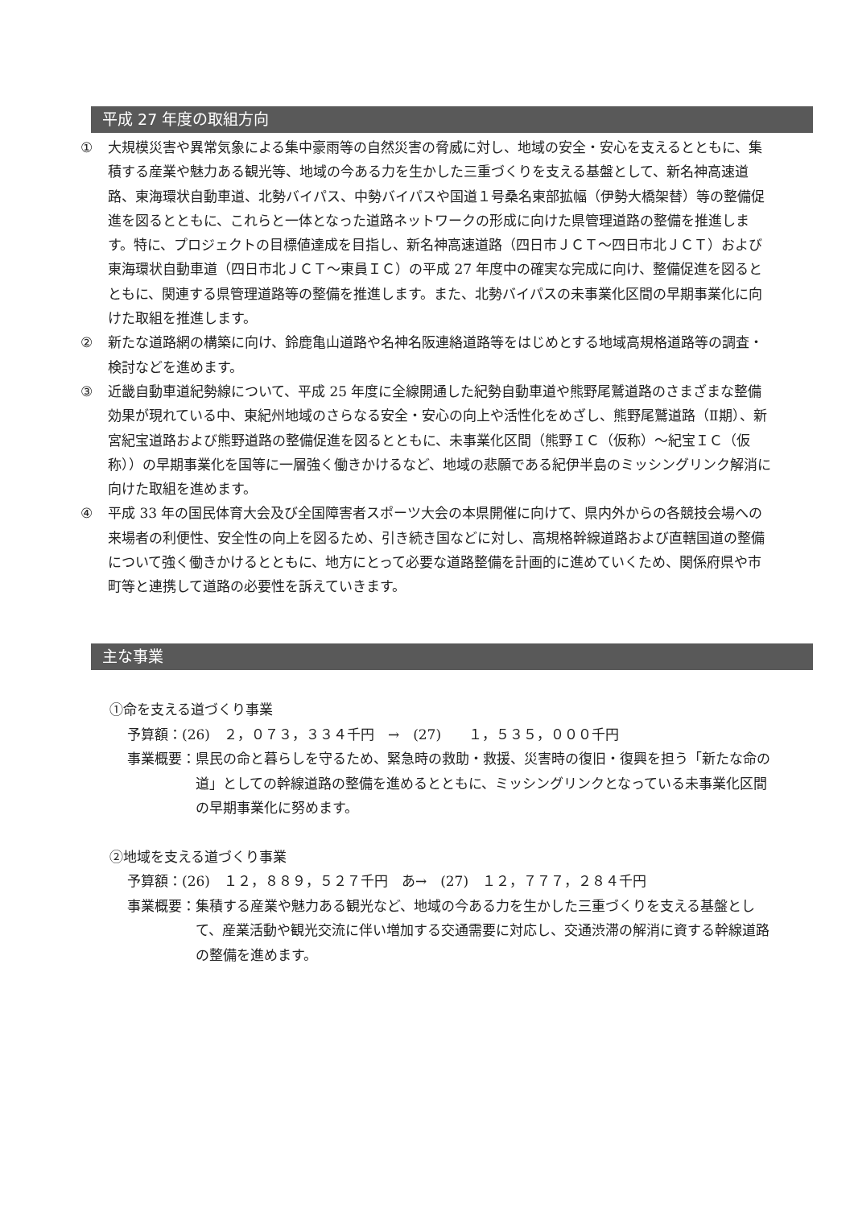平成 27 年度の取組方向
① 大規模災害や異常気象による集中豪雨等の自然災害の脅威に対し、地域の安全・安心を支えるとともに、集積する産業や魅力ある観光等、地域の今ある力を生かした三重づくりを支える基盤として、新名神高速道路、東海環状自動車道、北勢バイパス、中勢バイパスや国道１号桑名東部拡幅（伊勢大橋架替）等の整備促進を図るとともに、これらと一体となった道路ネットワークの形成に向けた県管理道路の整備を推進します。特に、プロジェクトの目標値達成を目指し、新名神高速道路（四日市ＪＣＴ～四日市北ＪＣＴ）および東海環状自動車道（四日市北ＪＣＴ～東員ＩＣ）の平成 27 年度中の確実な完成に向け、整備促進を図るとともに、関連する県管理道路等の整備を推進します。また、北勢バイパスの未事業化区間の早期事業化に向けた取組を推進します。
② 新たな道路網の構築に向け、鈴鹿亀山道路や名神名阪連絡道路等をはじめとする地域高規格道路等の調査・検討などを進めます。
③ 近畿自動車道紀勢線について、平成 25 年度に全線開通した紀勢自動車道や熊野尾鷲道路のさまざまな整備効果が現れている中、東紀州地域のさらなる安全・安心の向上や活性化をめざし、熊野尾鷲道路（Ⅱ期）、新宮紀宝道路および熊野道路の整備促進を図るとともに、未事業化区間（熊野ＩＣ（仮称）～紀宝ＩＣ（仮称））の早期事業化を国等に一層強く働きかけるなど、地域の悲願である紀伊半島のミッシングリンク解消に向けた取組を進めます。
④ 平成 33 年の国民体育大会及び全国障害者スポーツ大会の本県開催に向けて、県内外からの各競技会場への来場者の利便性、安全性の向上を図るため、引き続き国などに対し、高規格幹線道路および直轄国道の整備について強く働きかけるとともに、地方にとって必要な道路整備を計画的に進めていくため、関係府県や市町等と連携して道路の必要性を訴えていきます。
主な事業
①命を支える道づくり事業
予算額：(26)　２，０７３，３３４千円　→　(27)　　１，５３５，０００千円
事業概要： 県民の命と暮らしを守るため、緊急時の救助・救援、災害時の復旧・復興を担う「新たな命の道」としての幹線道路の整備を進めるとともに、ミッシングリンクとなっている未事業化区間の早期事業化に努めます。
②地域を支える道づくり事業
予算額：(26)　１２，８８９，５２７千円　あ→　(27)　１２，７７７，２８４千円
事業概要： 集積する産業や魅力ある観光など、地域の今ある力を生かした三重づくりを支える基盤として、産業活動や観光交流に伴い増加する交通需要に対応し、交通渋滞の解消に資する幹線道路の整備を進めます。